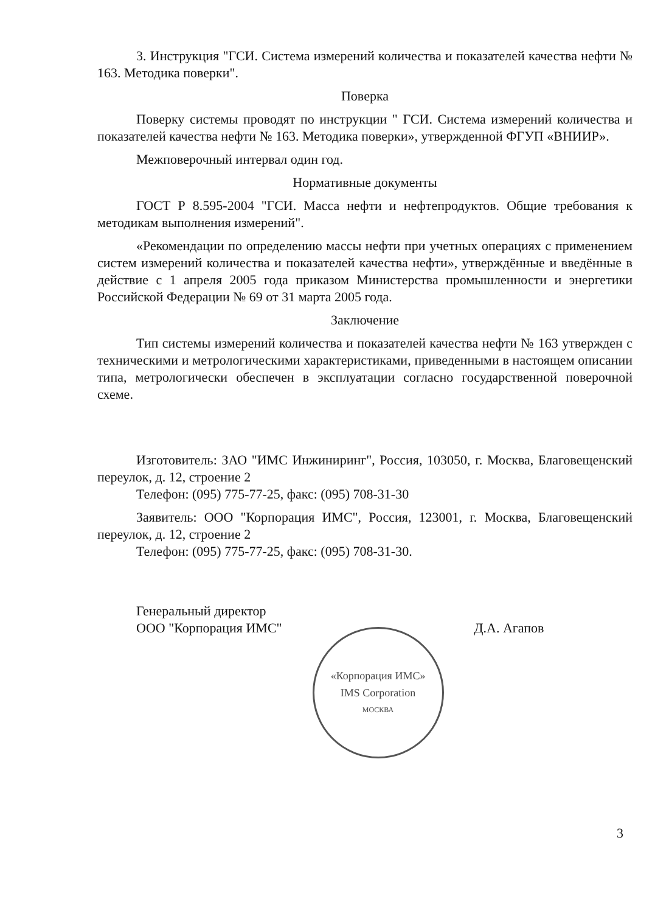3. Инструкция "ГСИ. Система измерений количества и показателей качества нефти № 163. Методика поверки".
Поверка
Поверку системы проводят по инструкции " ГСИ. Система измерений количества и показателей качества нефти № 163. Методика поверки», утвержденной ФГУП «ВНИИР».
Межповерочный интервал один год.
Нормативные документы
ГОСТ Р 8.595-2004 "ГСИ. Масса нефти и нефтепродуктов. Общие требования к методикам выполнения измерений".
«Рекомендации по определению массы нефти при учетных операциях с применением систем измерений количества и показателей качества нефти», утверждённые и введённые в действие с 1 апреля 2005 года приказом Министерства промышленности и энергетики Российской Федерации № 69 от 31 марта 2005 года.
Заключение
Тип системы измерений количества и показателей качества нефти № 163 утвержден с техническими и метрологическими характеристиками, приведенными в настоящем описании типа, метрологически обеспечен в эксплуатации согласно государственной поверочной схеме.
Изготовитель: ЗАО "ИМС Инжиниринг", Россия, 103050, г. Москва, Благовещенский переулок, д. 12, строение 2
Телефон: (095) 775-77-25, факс: (095) 708-31-30
Заявитель: ООО "Корпорация ИМС", Россия, 123001, г. Москва, Благовещенский переулок, д. 12, строение 2
Телефон: (095) 775-77-25, факс: (095) 708-31-30.
Генеральный директор
ООО "Корпорация ИМС"
«Корпорация ИМС»
IMS Corporation
МОСКВА
Д.А. Агапов
3